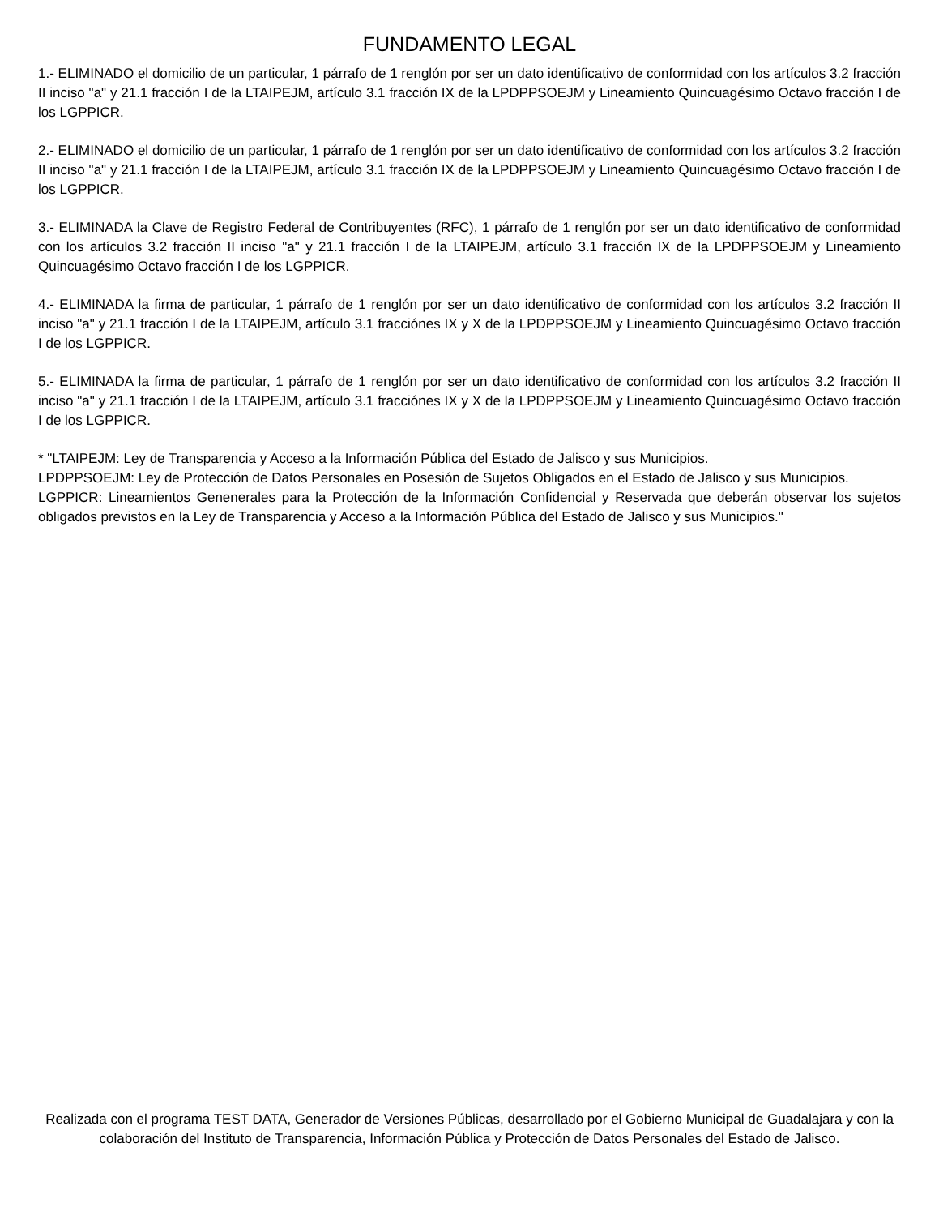FUNDAMENTO LEGAL
1.- ELIMINADO el domicilio de un particular, 1 párrafo de 1 renglón por ser un dato identificativo de conformidad con los artículos 3.2 fracción II inciso "a" y 21.1 fracción I de la LTAIPEJM, artículo 3.1 fracción IX de la LPDPPSOEJM y Lineamiento Quincuagésimo Octavo fracción I de los LGPPICR.
2.- ELIMINADO el domicilio de un particular, 1 párrafo de 1 renglón por ser un dato identificativo de conformidad con los artículos 3.2 fracción II inciso "a" y 21.1 fracción I de la LTAIPEJM, artículo 3.1 fracción IX de la LPDPPSOEJM y Lineamiento Quincuagésimo Octavo fracción I de los LGPPICR.
3.- ELIMINADA la Clave de Registro Federal de Contribuyentes (RFC), 1 párrafo de 1 renglón por ser un dato identificativo de conformidad con los artículos 3.2 fracción II inciso "a" y 21.1 fracción I de la LTAIPEJM, artículo 3.1 fracción IX de la LPDPPSOEJM y Lineamiento Quincuagésimo Octavo fracción I de los LGPPICR.
4.- ELIMINADA la firma de particular, 1 párrafo de 1 renglón por ser un dato identificativo de conformidad con los artículos 3.2 fracción II inciso "a" y 21.1 fracción I de la LTAIPEJM, artículo 3.1 fracciónes IX y X de la LPDPPSOEJM y Lineamiento Quincuagésimo Octavo fracción I de los LGPPICR.
5.- ELIMINADA la firma de particular, 1 párrafo de 1 renglón por ser un dato identificativo de conformidad con los artículos 3.2 fracción II inciso "a" y 21.1 fracción I de la LTAIPEJM, artículo 3.1 fracciónes IX y X de la LPDPPSOEJM y Lineamiento Quincuagésimo Octavo fracción I de los LGPPICR.
* "LTAIPEJM: Ley de Transparencia y Acceso a la Información Pública del Estado de Jalisco y sus Municipios.
LPDPPSOEJM: Ley de Protección de Datos Personales en Posesión de Sujetos Obligados en el Estado de Jalisco y sus Municipios.
LGPPICR: Lineamientos Genenerales para la Protección de la Información Confidencial y Reservada que deberán observar los sujetos obligados previstos en la Ley de Transparencia y Acceso a la Información Pública del Estado de Jalisco y sus Municipios."
Realizada con el programa TEST DATA, Generador de Versiones Públicas, desarrollado por el Gobierno Municipal de Guadalajara y con la colaboración del Instituto de Transparencia, Información Pública y Protección de Datos Personales del Estado de Jalisco.